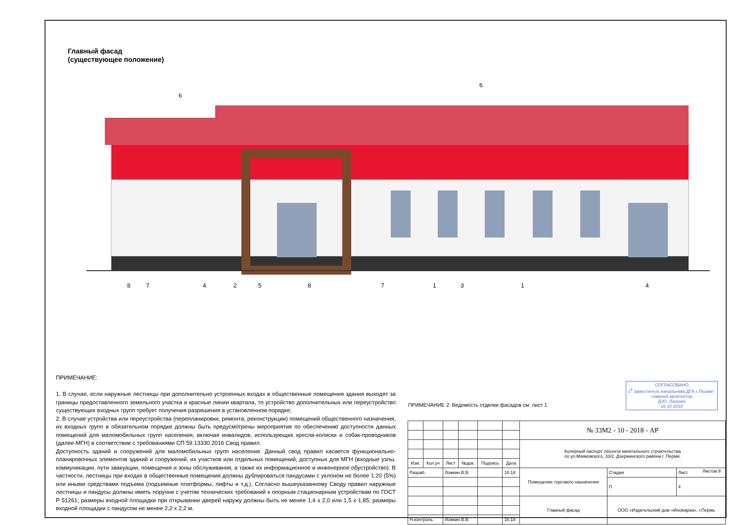Главный фасад
(существующее положение)
6
6
8
7
4
2
5
8
7
1
3
1
4
ПРИМЕЧАНИЕ:
1. В случае, если наружные лестницы при дополнительно устроенных входах в общественные помещения здания выходят за границы предоставленного земельного участка и красные линии квартала, то устройство дополнительных или переустройство существующих входных групп требует получения разрешения в установленном порядке;
2. В случае устройства или переустройства (перепланировки, ремонта, реконструкции) помещений общественного назначения, их входных групп в обязательном порядке должны быть предусмотрены мероприятия по обеспечению доступности данных помещений для маломобильных групп населения, включая инвалидов, использующих кресла-коляски и собак-проводников (далее-МГН) в соответствии с требованиями СП 59.13330.2016 Свод правил.
Доступность зданий и сооружений для маломобильных групп населения. Данный свод правил касается функционально-планировочных элементов зданий и сооружений, их участков или отдельных помещений, доступных для МГН (входные узлы, коммуникации, пути эвакуации, помещения и зоны обслуживания, а также их информационное и инженерное обустройство). В частности, лестницы при входах в общественные помещения должны дублироваться пандусами с уклоном не более 1:20 (5%) или иными средствами подъема (подъемные платформы, лифты и т.д.). Согласно вышеуказанному Своду правил наружные лестницы и пандусы должны иметь поручни с учетом технических требований к опорным стационарным устройствам по ГОСТ Р 51261; размеры входной площадки при открывании дверей наружу должны быть не менее 1,4 х 2,0 или 1,5 х 1,85; размеры входной площадки с пандусом не менее 2,2 х 2,2 м.
ПРИМЕЧАНИЕ 2: Ведомость отделки фасадов см. лист 1
СОГЛАСОВАНО
1<sup>й</sup> заместитель начальника ДГА г. Перми - главный архитектор
Д.Ю. Лапшин
16 10 2018
| | | | | | | № 33М2 - 10 - 2018 - АР | | |
| | | | | | | Колерный паспорт объекта капитального строительства по ул.Маяковского, 33/2, Дзержинского района г. Перми. | | |
| Изм. | Кол.уч | Лист | №док. | Подпись | Дата | | | |
| Разраб. | | Ложкин В.В. | | | 10.18 | Помещение торгового назначения | Стадия | Лист |
| | | | | | | | П | 4 |
| | | | | | | Главный фасад | ООО «Издательский дом «Иномарка», г.Пермь | |
| Н.контроль | | Ложкин В.В. | | | 10.18 | | | |
Листов 9